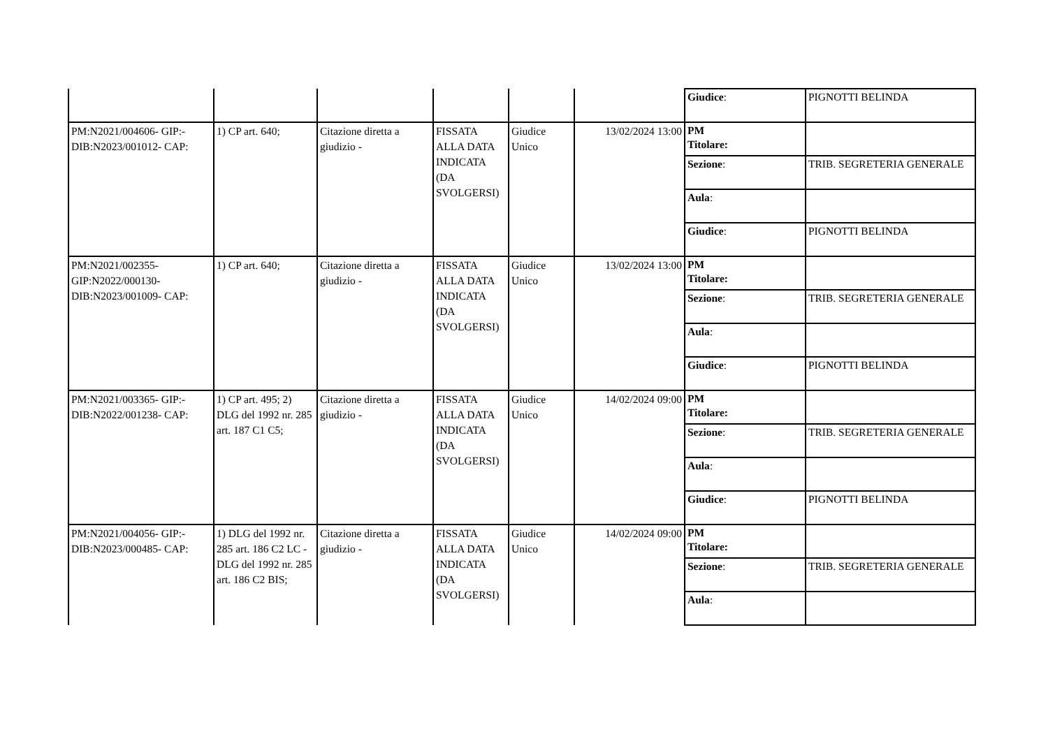| | | | | | | / Giudice : / PIGNOTTI BELINDA / |
| PM:N2021/004606- GIP:-DIB:N2023/001012- CAP: | 1) CP art. 640; | Citazione diretta a giudizio - | FISSATA ALLA DATA INDICATA (DA SVOLGERSI) | Giudice Unico | 13/02/2024 13:00 | / PM Titolare: / / / Sezione : / TRIB. SEGRETERIA GENERALE / / Aula : / / / Giudice : / PIGNOTTI BELINDA / |
| PM:N2021/002355-GIP:N2022/000130-DIB:N2023/001009- CAP: | 1) CP art. 640; | Citazione diretta a giudizio - | FISSATA ALLA DATA INDICATA (DA SVOLGERSI) | Giudice Unico | 13/02/2024 13:00 | / PM Titolare: / / / Sezione : / TRIB. SEGRETERIA GENERALE / / Aula : / / / Giudice : / PIGNOTTI BELINDA / |
| PM:N2021/003365- GIP:-DIB:N2022/001238- CAP: | 1) CP art. 495; 2) DLG del 1992 nr. 285 art. 187 C1 C5; | Citazione diretta a giudizio - | FISSATA ALLA DATA INDICATA (DA SVOLGERSI) | Giudice Unico | 14/02/2024 09:00 | / PM Titolare: / / / Sezione : / TRIB. SEGRETERIA GENERALE / / Aula : / / / Giudice : / PIGNOTTI BELINDA / |
| PM:N2021/004056- GIP:-DIB:N2023/000485- CAP: | 1) DLG del 1992 nr. 285 art. 186 C2 LC - DLG del 1992 nr. 285 art. 186 C2 BIS; | Citazione diretta a giudizio - | FISSATA ALLA DATA INDICATA (DA SVOLGERSI) | Giudice Unico | 14/02/2024 09:00 | / PM Titolare: / / / Sezione : / TRIB. SEGRETERIA GENERALE / / Aula : / / |